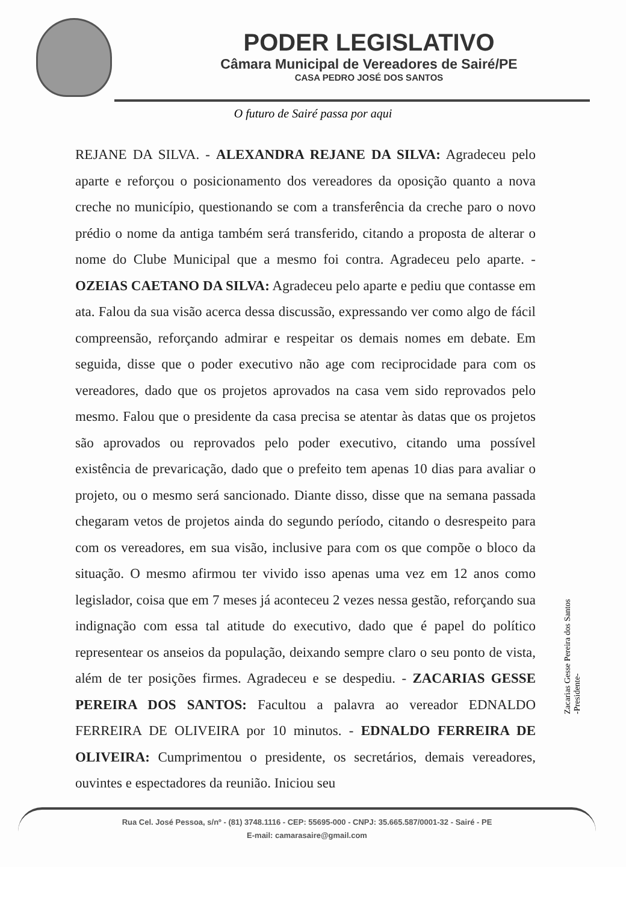PODER LEGISLATIVO
Câmara Municipal de Vereadores de Sairé/PE
CASA PEDRO JOSÉ DOS SANTOS
O futuro de Sairé passa por aqui
REJANE DA SILVA. - ALEXANDRA REJANE DA SILVA: Agradeceu pelo aparte e reforçou o posicionamento dos vereadores da oposição quanto a nova creche no município, questionando se com a transferência da creche paro o novo prédio o nome da antiga também será transferido, citando a proposta de alterar o nome do Clube Municipal que a mesmo foi contra. Agradeceu pelo aparte. - OZEIAS CAETANO DA SILVA: Agradeceu pelo aparte e pediu que contasse em ata. Falou da sua visão acerca dessa discussão, expressando ver como algo de fácil compreensão, reforçando admirar e respeitar os demais nomes em debate. Em seguida, disse que o poder executivo não age com reciprocidade para com os vereadores, dado que os projetos aprovados na casa vem sido reprovados pelo mesmo. Falou que o presidente da casa precisa se atentar às datas que os projetos são aprovados ou reprovados pelo poder executivo, citando uma possível existência de prevaricação, dado que o prefeito tem apenas 10 dias para avaliar o projeto, ou o mesmo será sancionado. Diante disso, disse que na semana passada chegaram vetos de projetos ainda do segundo período, citando o desrespeito para com os vereadores, em sua visão, inclusive para com os que compõe o bloco da situação. O mesmo afirmou ter vivido isso apenas uma vez em 12 anos como legislador, coisa que em 7 meses já aconteceu 2 vezes nessa gestão, reforçando sua indignação com essa tal atitude do executivo, dado que é papel do político representear os anseios da população, deixando sempre claro o seu ponto de vista, além de ter posições firmes. Agradeceu e se despediu. - ZACARIAS GESSE PEREIRA DOS SANTOS: Facultou a palavra ao vereador EDNALDO FERREIRA DE OLIVEIRA por 10 minutos. - EDNALDO FERREIRA DE OLIVEIRA: Cumprimentou o presidente, os secretários, demais vereadores, ouvintes e espectadores da reunião. Iniciou seu
Zacarias Gesse Pereira dos Santos
-Presidente-
Rua Cel. José Pessoa, s/nº - (81) 3748.1116 - CEP: 55695-000 - CNPJ: 35.665.587/0001-32 - Sairé - PE
E-mail: camarasaire@gmail.com